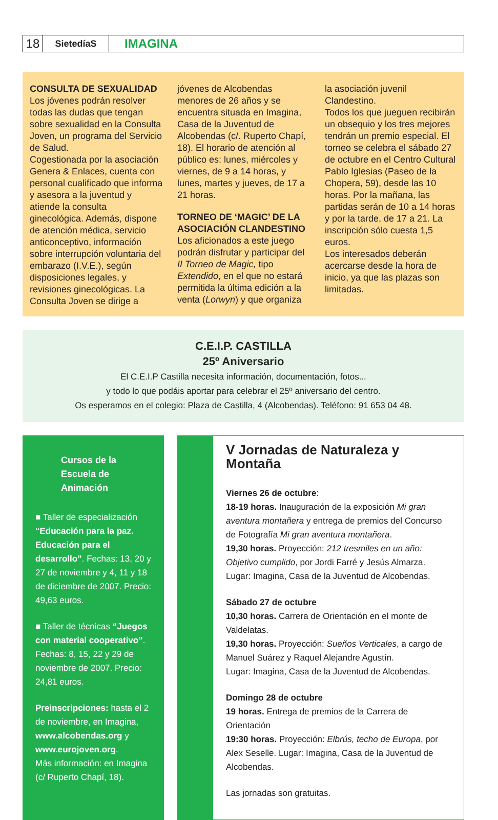18
SietedíaS
IMAGINA
CONSULTA DE SEXUALIDAD
Los jóvenes podrán resolver todas las dudas que tengan sobre sexualidad en la Consulta Joven, un programa del Servicio de Salud.
Cogestionada por la asociación Genera & Enlaces, cuenta con personal cualificado que informa y asesora a la juventud y atiende la consulta ginecológica. Además, dispone de atención médica, servicio anticonceptivo, información sobre interrupción voluntaria del embarazo (I.V.E.), según disposiciones legales, y revisiones ginecológicas. La Consulta Joven se dirige a jóvenes de Alcobendas menores de 26 años y se encuentra situada en Imagina, Casa de la Juventud de Alcobendas (c/. Ruperto Chapí, 18). El horario de atención al público es: lunes, miércoles y viernes, de 9 a 14 horas, y lunes, martes y jueves, de 17 a 21 horas.
TORNEO DE ‘MAGIC’ DE LA ASOCIACIÓN CLANDESTINO
Los aficionados a este juego podrán disfrutar y participar del II Torneo de Magic, tipo Extendido, en el que no estará permitida la última edición a la venta (Lorwyn) y que organiza la asociación juvenil Clandestino.
Todos los que jueguen recibirán un obsequio y los tres mejores tendrán un premio especial. El torneo se celebra el sábado 27 de octubre en el Centro Cultural Pablo Iglesias (Paseo de la Chopera, 59), desde las 10 horas. Por la mañana, las partidas serán de 10 a 14 horas y por la tarde, de 17 a 21. La inscripción sólo cuesta 1,5 euros.
Los interesados deberán acercarse desde la hora de inicio, ya que las plazas son limitadas.
C.E.I.P. CASTILLA
25º Aniversario
El C.E.I.P Castilla necesita información, documentación, fotos...
y todo lo que podáis aportar para celebrar el 25º aniversario del centro.
Os esperamos en el colegio: Plaza de Castilla, 4 (Alcobendas). Teléfono: 91 653 04 48.
Cursos de la Escuela de Animación
■ Taller de especialización “Educación para la paz. Educación para el desarrollo”. Fechas: 13, 20 y 27 de noviembre y 4, 11 y 18 de diciembre de 2007. Precio: 49,63 euros.
■ Taller de técnicas “Juegos con material cooperativo”. Fechas: 8, 15, 22 y 29 de noviembre de 2007. Precio: 24,81 euros.
Preinscripciones: hasta el 2 de noviembre, en Imagina, www.alcobendas.org y www.eurojoven.org.
Más información: en Imagina (c/ Ruperto Chapí, 18).
V Jornadas de Naturaleza y Montaña
Viernes 26 de octubre:
18-19 horas. Inauguración de la exposición Mi gran aventura montañera y entrega de premios del Concurso de Fotografía Mi gran aventura montañera.
19,30 horas. Proyección: 212 tresmiles en un año: Objetivo cumplido, por Jordi Farré y Jesús Almarza.
Lugar: Imagina, Casa de la Juventud de Alcobendas.
Sábado 27 de octubre
10,30 horas. Carrera de Orientación en el monte de Valdelatas.
19,30 horas. Proyección: Sueños Verticales, a cargo de Manuel Suárez y Raquel Alejandre Agustín.
Lugar: Imagina, Casa de la Juventud de Alcobendas.
Domingo 28 de octubre
19 horas. Entrega de premios de la Carrera de Orientación
19:30 horas. Proyección: Elbrús, techo de Europa, por Alex Seselle. Lugar: Imagina, Casa de la Juventud de Alcobendas.
Las jornadas son gratuitas.